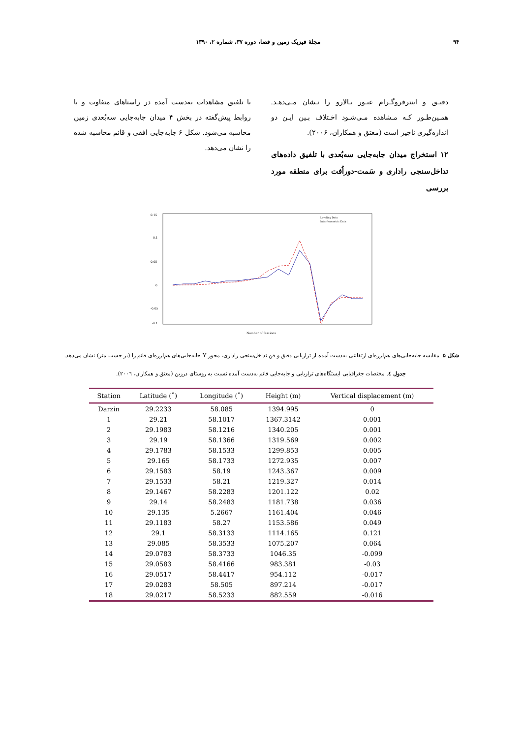۹۴ مجلهٔ فیزیک زمین و فضا، دوره ۳۷، شماره ۲، ۱۳۹۰
دقیـق و اینترفروگـرام عبـور بـالارو را نـشان مـی‌دهـد. همـین‌طـور کـه مـشاهده مـی‌شـود اخـتلاف بـین ایـن دو اندازه‌گیری ناچیز است (معتق و همکاران، ۲۰۰۶).
۱۲ استخراج میدان جابه‌جایی سه‌بُعدی با تلفیق داده‌های تداخل‌سنجی راداری و سَمت-دوراُفت برای منطقه مورد بررسی
با تلفیق مشاهدات به‌دست آمده در راستاهای متفاوت و با روابط پیش‌گفته در بخش ۴ میدان جابه‌جایی سه‌بُعدی زمین محاسبه می‌شود. شکل ۶ جابه‌جایی افقی و قائم محاسبه شده را نشان می‌دهد.
0.15
0.1
0.05
0
-0.05
-0.1
Number of Stations
Leveling Data
Interferometric Data
شکل ۵. مقایسه جابه‌جایی‌های هم‌لرزه‌ای ارتفاعی به‌دست آمده از ترازیابی دقیق و فن تداخل‌سنجی راداری، محور Y جابه‌جایی‌های هم‌لرزه‌ای قائم را (بر حسب متر) نشان می‌دهد.
جدول ٤. مختصات جغرافیایی ایستگاه‌های ترازیابی و جابه‌جایی قائم به‌دست آمده نسبت به روستای درزین (معتق و همکاران، ٢٠٠٦).
| Station | Latitude (˚) | Longitude (˚) | Height (m) | Vertical displacement (m) |
| --- | --- | --- | --- | --- |
| Darzin | 29.2233 | 58.085 | 1394.995 | 0 |
| 1 | 29.21 | 58.1017 | 1367.3142 | 0.001 |
| 2 | 29.1983 | 58.1216 | 1340.205 | 0.001 |
| 3 | 29.19 | 58.1366 | 1319.569 | 0.002 |
| 4 | 29.1783 | 58.1533 | 1299.853 | 0.005 |
| 5 | 29.165 | 58.1733 | 1272.935 | 0.007 |
| 6 | 29.1583 | 58.19 | 1243.367 | 0.009 |
| 7 | 29.1533 | 58.21 | 1219.327 | 0.014 |
| 8 | 29.1467 | 58.2283 | 1201.122 | 0.02 |
| 9 | 29.14 | 58.2483 | 1181.738 | 0.036 |
| 10 | 29.135 | 5.2667 | 1161.404 | 0.046 |
| 11 | 29.1183 | 58.27 | 1153.586 | 0.049 |
| 12 | 29.1 | 58.3133 | 1114.165 | 0.121 |
| 13 | 29.085 | 58.3533 | 1075.207 | 0.064 |
| 14 | 29.0783 | 58.3733 | 1046.35 | -0.099 |
| 15 | 29.0583 | 58.4166 | 983.381 | -0.03 |
| 16 | 29.0517 | 58.4417 | 954.112 | -0.017 |
| 17 | 29.0283 | 58.505 | 897.214 | -0.017 |
| 18 | 29.0217 | 58.5233 | 882.559 | -0.016 |